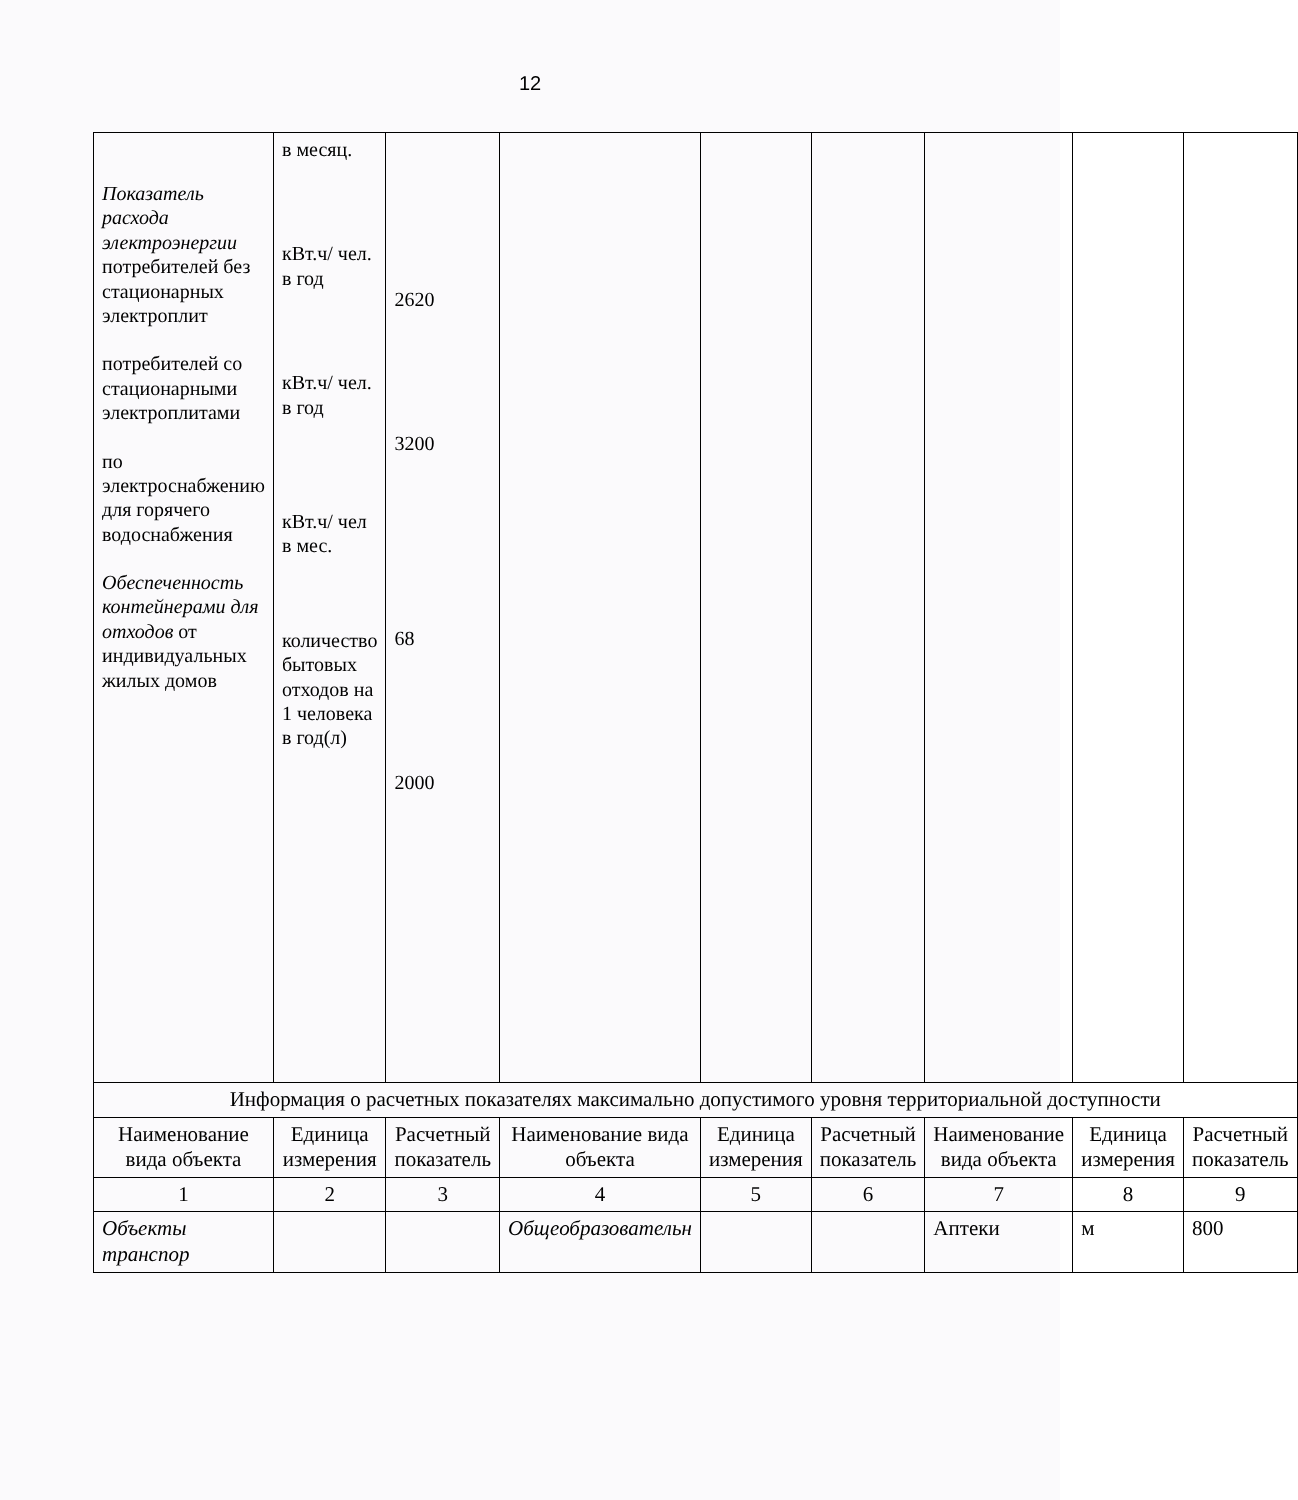12
| Показатель расхода электроэнергии потребителей без стационарных электроплит потребителей со стационарными электроплитами по электроснабжению для горячего водоснабжения Обеспеченность контейнерами для отходов от индивидуальных жилых домов | в месяц. кВт.ч/ чел. в год кВт.ч/ чел. в год кВт.ч/ чел в мес. количество бытовых отходов на 1 человека в год(л) | 2620 3200 68 2000 | | | | | | |
| Информация о расчетных показателях максимально допустимого уровня территориальной доступности | | | | | | | | |
| Наименование вида объекта | Единица измерения | Расчетный показатель | Наименование вида объекта | Единица измерения | Расчетный показатель | Наименование вида объекта | Единица измерения | Расчетный показатель |
| 1 | 2 | 3 | 4 | 5 | 6 | 7 | 8 | 9 |
| Объекты транспор | | | Общеобразовательн | | | Аптеки | м | 800 |